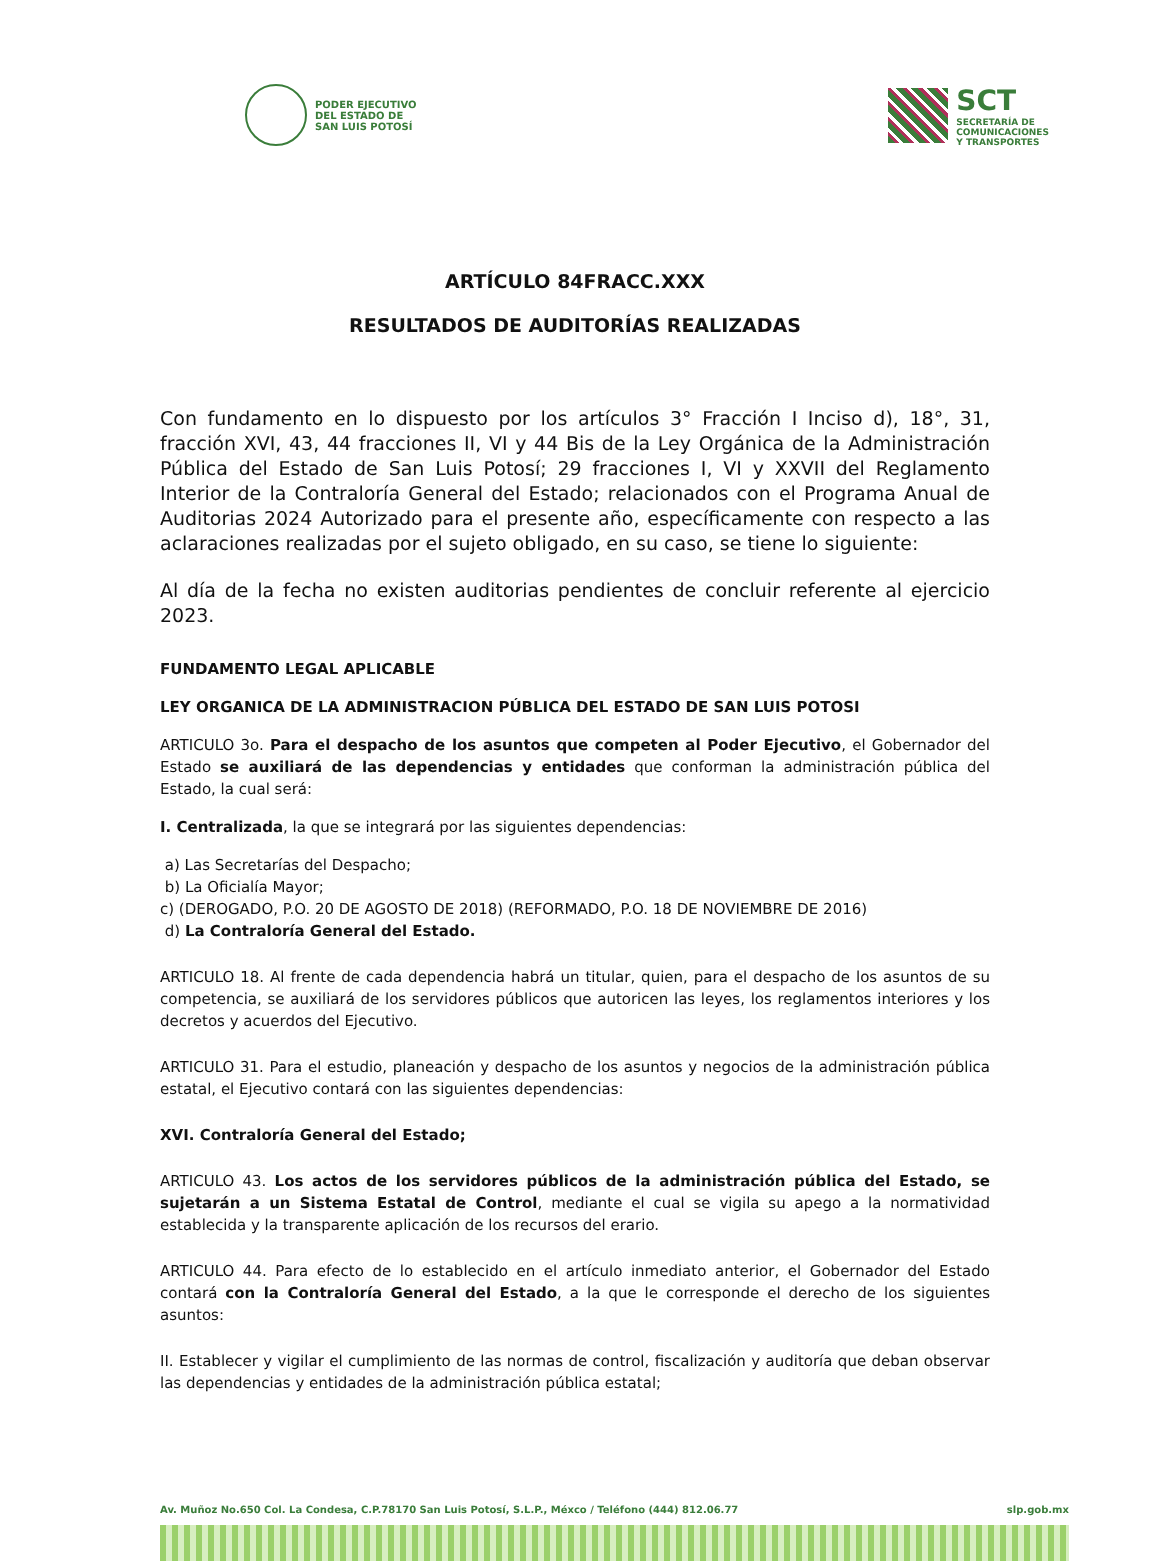PODER EJECUTIVO
DEL ESTADO DE
SAN LUIS POTOSÍ
SCT
SECRETARÍA DE
COMUNICACIONES
Y TRANSPORTES
ARTÍCULO 84FRACC.XXX
RESULTADOS DE AUDITORÍAS REALIZADAS
Con fundamento en lo dispuesto por los artículos 3° Fracción I Inciso d), 18°, 31, fracción XVI, 43, 44 fracciones II, VI y 44 Bis de la Ley Orgánica de la Administración Pública del Estado de San Luis Potosí; 29 fracciones I, VI y XXVII del Reglamento Interior de la Contraloría General del Estado; relacionados con el Programa Anual de Auditorias 2024 Autorizado para el presente año, específicamente con respecto a las aclaraciones realizadas por el sujeto obligado, en su caso, se tiene lo siguiente:
Al día de la fecha no existen auditorias pendientes de concluir referente al ejercicio 2023.
FUNDAMENTO LEGAL APLICABLE
LEY ORGANICA DE LA ADMINISTRACION PÚBLICA DEL ESTADO DE SAN LUIS POTOSI
ARTICULO 3o. Para el despacho de los asuntos que competen al Poder Ejecutivo, el Gobernador del Estado se auxiliará de las dependencias y entidades que conforman la administración pública del Estado, la cual será:
I. Centralizada, la que se integrará por las siguientes dependencias:
a) Las Secretarías del Despacho;
b) La Oficialía Mayor;
c) (DEROGADO, P.O. 20 DE AGOSTO DE 2018) (REFORMADO, P.O. 18 DE NOVIEMBRE DE 2016)
d) La Contraloría General del Estado.
ARTICULO 18. Al frente de cada dependencia habrá un titular, quien, para el despacho de los asuntos de su competencia, se auxiliará de los servidores públicos que autoricen las leyes, los reglamentos interiores y los decretos y acuerdos del Ejecutivo.
ARTICULO 31. Para el estudio, planeación y despacho de los asuntos y negocios de la administración pública estatal, el Ejecutivo contará con las siguientes dependencias:
XVI. Contraloría General del Estado;
ARTICULO 43. Los actos de los servidores públicos de la administración pública del Estado, se sujetarán a un Sistema Estatal de Control, mediante el cual se vigila su apego a la normatividad establecida y la transparente aplicación de los recursos del erario.
ARTICULO 44. Para efecto de lo establecido en el artículo inmediato anterior, el Gobernador del Estado contará con la Contraloría General del Estado, a la que le corresponde el derecho de los siguientes asuntos:
II. Establecer y vigilar el cumplimiento de las normas de control, fiscalización y auditoría que deban observar las dependencias y entidades de la administración pública estatal;
Av. Muñoz No.650 Col. La Condesa, C.P.78170 San Luis Potosí, S.L.P., Méxco / Teléfono (444) 812.06.77 slp.gob.mx